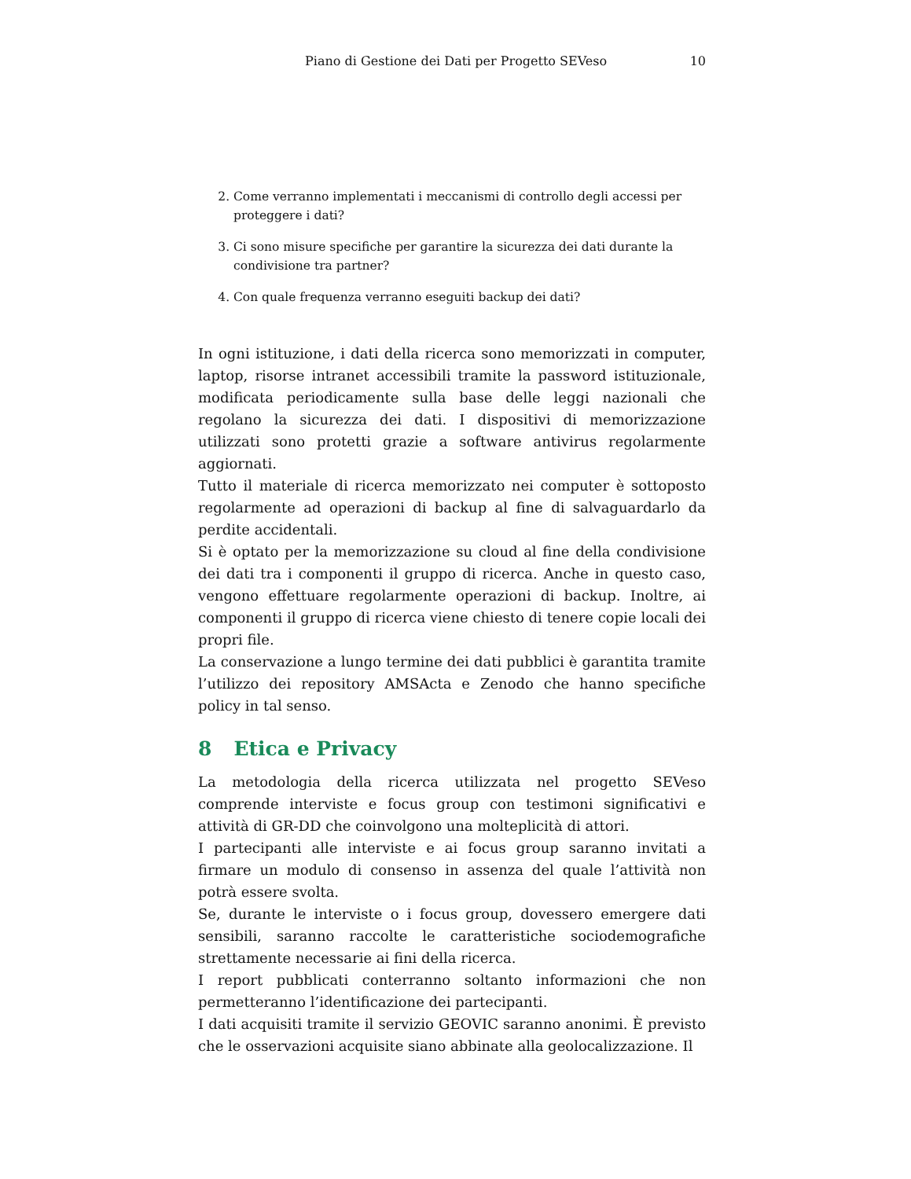Piano di Gestione dei Dati per Progetto SEVeso 10
2. Come verranno implementati i meccanismi di controllo degli accessi per proteggere i dati?
3. Ci sono misure specifiche per garantire la sicurezza dei dati durante la condivisione tra partner?
4. Con quale frequenza verranno eseguiti backup dei dati?
In ogni istituzione, i dati della ricerca sono memorizzati in computer, laptop, risorse intranet accessibili tramite la password istituzionale, modificata periodicamente sulla base delle leggi nazionali che regolano la sicurezza dei dati. I dispositivi di memorizzazione utilizzati sono protetti grazie a software antivirus regolarmente aggiornati.
Tutto il materiale di ricerca memorizzato nei computer è sottoposto regolarmente ad operazioni di backup al fine di salvaguardarlo da perdite accidentali.
Si è optato per la memorizzazione su cloud al fine della condivisione dei dati tra i componenti il gruppo di ricerca. Anche in questo caso, vengono effettuare regolarmente operazioni di backup. Inoltre, ai componenti il gruppo di ricerca viene chiesto di tenere copie locali dei propri file.
La conservazione a lungo termine dei dati pubblici è garantita tramite l’utilizzo dei repository AMSActa e Zenodo che hanno specifiche policy in tal senso.
8 Etica e Privacy
La metodologia della ricerca utilizzata nel progetto SEVeso comprende interviste e focus group con testimoni significativi e attività di GR-DD che coinvolgono una molteplicità di attori.
I partecipanti alle interviste e ai focus group saranno invitati a firmare un modulo di consenso in assenza del quale l’attività non potrà essere svolta.
Se, durante le interviste o i focus group, dovessero emergere dati sensibili, saranno raccolte le caratteristiche sociodemografiche strettamente necessarie ai fini della ricerca.
I report pubblicati conterranno soltanto informazioni che non permetteranno l’identificazione dei partecipanti.
I dati acquisiti tramite il servizio GEOVIC saranno anonimi. È previsto che le osservazioni acquisite siano abbinate alla geolocalizzazione. Il